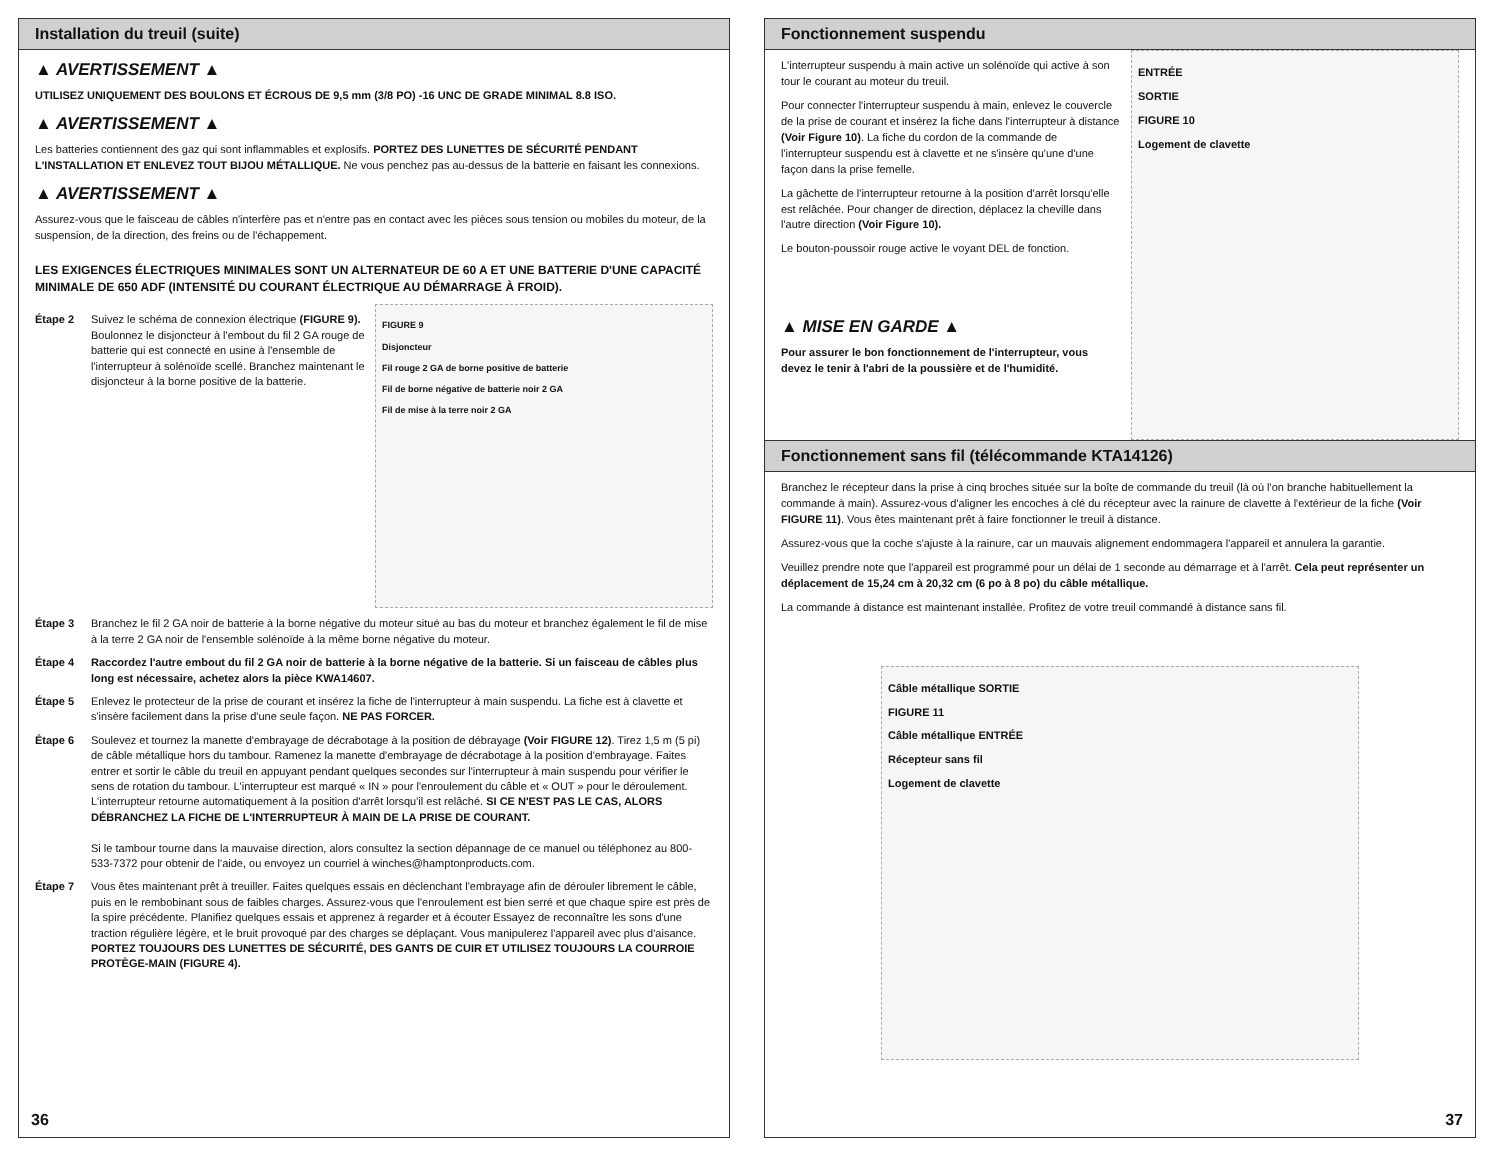Installation du treuil (suite)
▲ AVERTISSEMENT ▲
UTILISEZ UNIQUEMENT DES BOULONS ET ÉCROUS DE 9,5 mm (3/8 PO) -16 UNC DE GRADE MINIMAL 8.8 ISO.
▲ AVERTISSEMENT ▲
Les batteries contiennent des gaz qui sont inflammables et explosifs. PORTEZ DES LUNETTES DE SÉCURITÉ PENDANT L'INSTALLATION ET ENLEVEZ TOUT BIJOU MÉTALLIQUE. Ne vous penchez pas au-dessus de la batterie en faisant les connexions.
▲ AVERTISSEMENT ▲
Assurez-vous que le faisceau de câbles n'interfère pas et n'entre pas en contact avec les pièces sous tension ou mobiles du moteur, de la suspension, de la direction, des freins ou de l'échappement.
LES EXIGENCES ÉLECTRIQUES MINIMALES SONT UN ALTERNATEUR DE 60 A ET UNE BATTERIE D'UNE CAPACITÉ MINIMALE DE 650 ADF (INTENSITÉ DU COURANT ÉLECTRIQUE AU DÉMARRAGE À FROID).
Étape 2 Suivez le schéma de connexion électrique (FIGURE 9). Boulonnez le disjoncteur à l'embout du fil 2 GA rouge de batterie qui est connecté en usine à l'ensemble de l'interrupteur à solénoïde scellé. Branchez maintenant le disjoncteur à la borne positive de la batterie.
FIGURE 9
Disjoncteur
Fil rouge 2 GA de borne positive de batterie
Fil de borne négative de batterie noir 2 GA
Fil de mise à la terre noir 2 GA
Étape 3 Branchez le fil 2 GA noir de batterie à la borne négative du moteur situé au bas du moteur et branchez également le fil de mise à la terre 2 GA noir de l'ensemble solénoïde à la même borne négative du moteur.
Étape 4 Raccordez l'autre embout du fil 2 GA noir de batterie à la borne négative de la batterie. Si un faisceau de câbles plus long est nécessaire, achetez alors la pièce KWA14607.
Étape 5 Enlevez le protecteur de la prise de courant et insérez la fiche de l'interrupteur à main suspendu. La fiche est à clavette et s'insère facilement dans la prise d'une seule façon. NE PAS FORCER.
Étape 6 Soulevez et tournez la manette d'embrayage de décrabotage à la position de débrayage (Voir FIGURE 12). Tirez 1,5 m (5 pi) de câble métallique hors du tambour. Ramenez la manette d'embrayage de décrabotage à la position d'embrayage. Faites entrer et sortir le câble du treuil en appuyant pendant quelques secondes sur l'interrupteur à main suspendu pour vérifier le sens de rotation du tambour. L'interrupteur est marqué « IN » pour l'enroulement du câble et « OUT » pour le déroulement. L'interrupteur retourne automatiquement à la position d'arrêt lorsqu'il est relâché. SI CE N'EST PAS LE CAS, ALORS DÉBRANCHEZ LA FICHE DE L'INTERRUPTEUR À MAIN DE LA PRISE DE COURANT.
Si le tambour tourne dans la mauvaise direction, alors consultez la section dépannage de ce manuel ou téléphonez au 800-533-7372 pour obtenir de l'aide, ou envoyez un courriel à winches@hamptonproducts.com.
Étape 7 Vous êtes maintenant prêt à treuiller. Faites quelques essais en déclenchant l'embrayage afin de dérouler librement le câble, puis en le rembobinant sous de faibles charges. Assurez-vous que l'enroulement est bien serré et que chaque spire est près de la spire précédente. Planifiez quelques essais et apprenez à regarder et à écouter Essayez de reconnaître les sons d'une traction régulière légère, et le bruit provoqué par des charges se déplaçant. Vous manipulerez l'appareil avec plus d'aisance. PORTEZ TOUJOURS DES LUNETTES DE SÉCURITÉ, DES GANTS DE CUIR ET UTILISEZ TOUJOURS LA COURROIE PROTÈGE-MAIN (FIGURE 4).
36
Fonctionnement suspendu
L'interrupteur suspendu à main active un solénoïde qui active à son tour le courant au moteur du treuil.
Pour connecter l'interrupteur suspendu à main, enlevez le couvercle de la prise de courant et insérez la fiche dans l'interrupteur à distance (Voir Figure 10). La fiche du cordon de la commande de l'interrupteur suspendu est à clavette et ne s'insère qu'une d'une façon dans la prise femelle.
La gâchette de l'interrupteur retourne à la position d'arrêt lorsqu'elle est relâchée. Pour changer de direction, déplacez la cheville dans l'autre direction (Voir Figure 10).
Le bouton-poussoir rouge active le voyant DEL de fonction.
▲ MISE EN GARDE ▲
Pour assurer le bon fonctionnement de l'interrupteur, vous devez le tenir à l'abri de la poussière et de l'humidité.
ENTRÉE
SORTIE
FIGURE 10
Logement de clavette
Fonctionnement sans fil (télécommande KTA14126)
Branchez le récepteur dans la prise à cinq broches située sur la boîte de commande du treuil (là où l'on branche habituellement la commande à main). Assurez-vous d'aligner les encoches à clé du récepteur avec la rainure de clavette à l'extérieur de la fiche (Voir FIGURE 11). Vous êtes maintenant prêt à faire fonctionner le treuil à distance.
Assurez-vous que la coche s'ajuste à la rainure, car un mauvais alignement endommagera l'appareil et annulera la garantie.
Veuillez prendre note que l'appareil est programmé pour un délai de 1 seconde au démarrage et à l'arrêt. Cela peut représenter un déplacement de 15,24 cm à 20,32 cm (6 po à 8 po) du câble métallique.
La commande à distance est maintenant installée. Profitez de votre treuil commandé à distance sans fil.
Câble métallique SORTIE
FIGURE 11
Câble métallique ENTRÉE
Récepteur sans fil
Logement de clavette
37